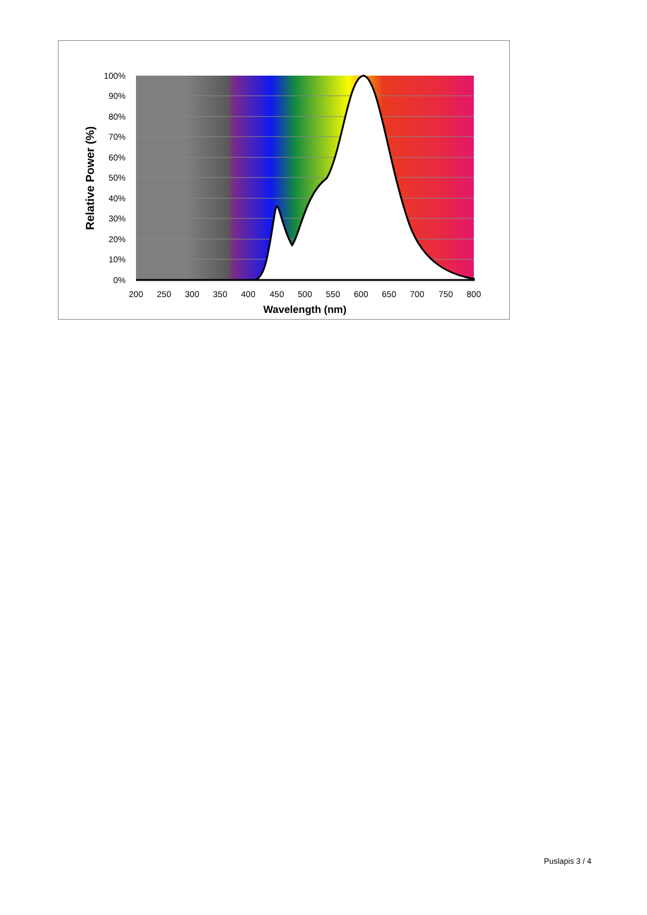100%
90%
80%
70%
60%
50%
40%
30%
20%
10%
0%
200
250
300
350
400
450
500
550
600
650
700
750
800
Wavelength (nm)
Relative Power (%)
Puslapis 3 / 4